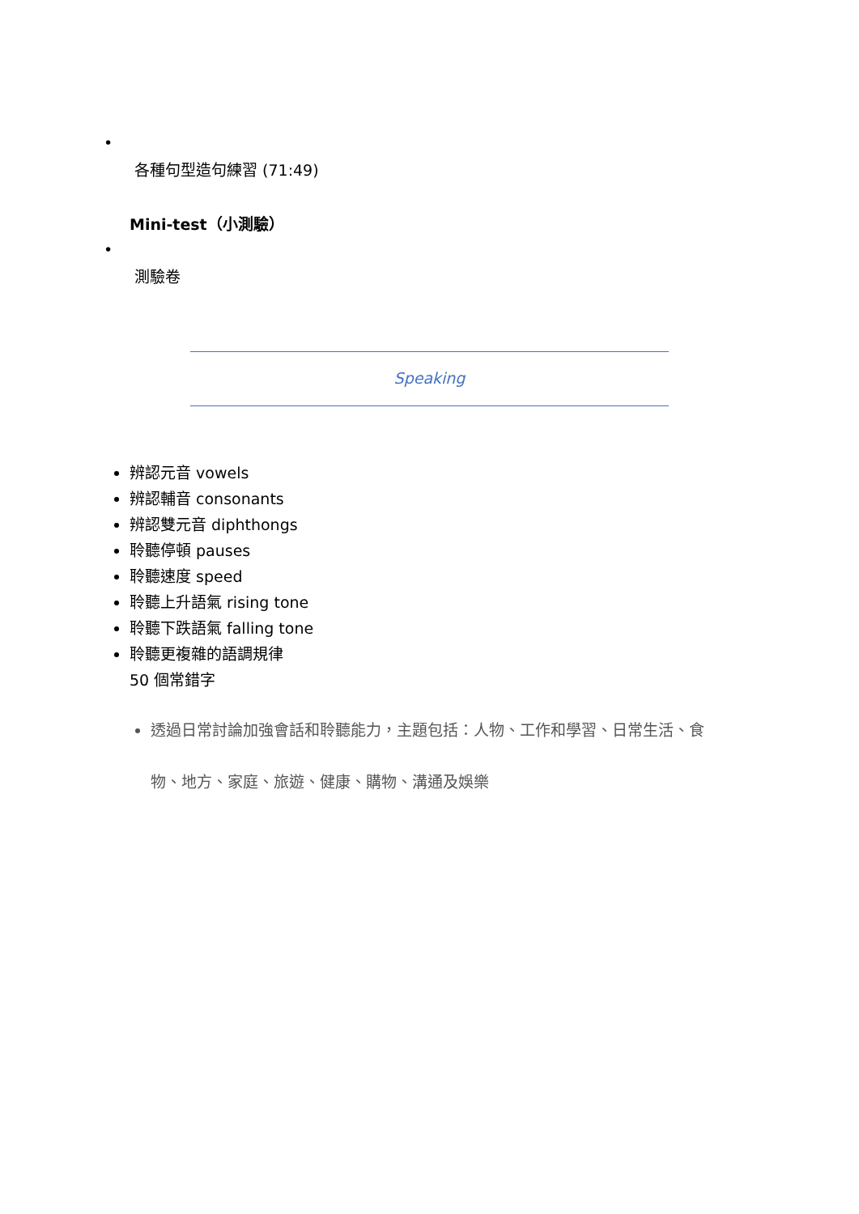•
各種句型造句練習 (71:49)
Mini-test（小測驗）
•
測驗卷
Speaking
辨認元音 vowels
辨認輔音 consonants
辨認雙元音 diphthongs
聆聽停頓 pauses
聆聽速度 speed
聆聽上升語氣 rising tone
聆聽下跌語氣 falling tone
聆聽更複雜的語調規律
50 個常錯字
透過日常討論加強會話和聆聽能力，主題包括：人物、工作和學習、日常生活、食物、地方、家庭、旅遊、健康、購物、溝通及娛樂